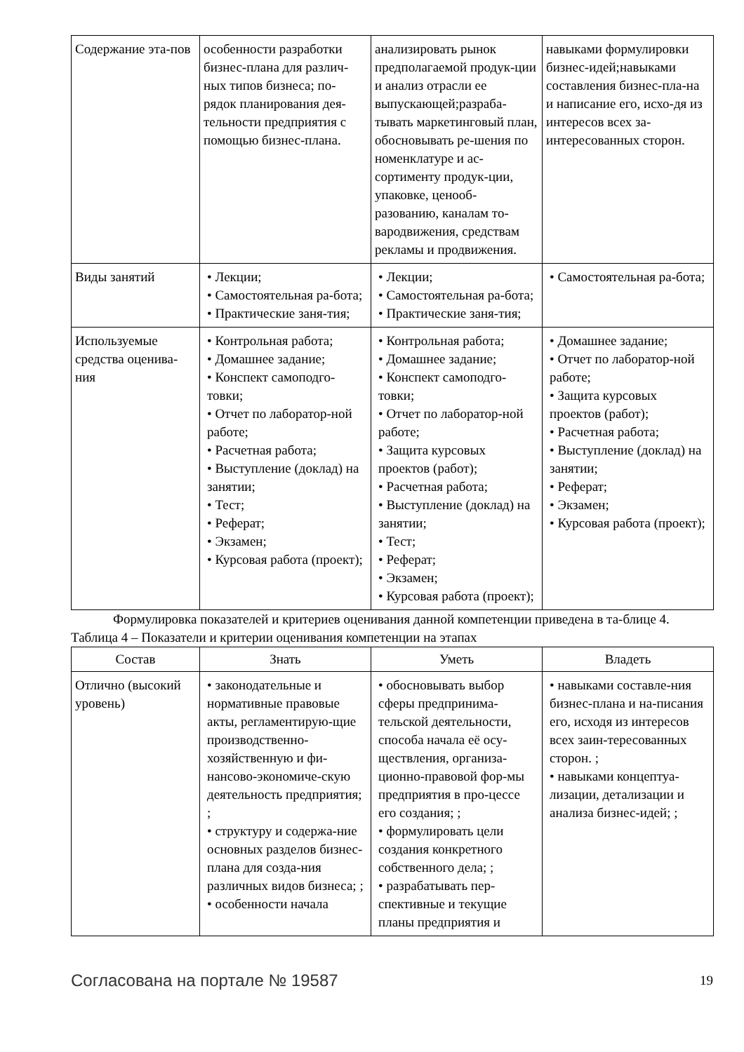| Содержание эта-пов | особенности разработки бизнес-плана для различ-ных типов бизнеса; по-рядок планирования дея-тельности предприятия с помощью бизнес-плана. | анализировать рынок предполагаемой продук-ции и анализ отрасли ее выпускающей;разраба-тывать маркетинговый план, обосновывать ре-шения по номенклатуре и ас-сортименту продук-ции, упаковке, ценооб-разованию, каналам то-вародвижения, средствам рекламы и продвижения. | навыками формулировки бизнес-идей;навыками составления бизнес-пла-на и написание его, исхо-дя из интересов всех за-интересованных сторон. |
| Виды занятий | • Лекции; • Самостоятельная ра-бота; • Практические заня-тия; | • Лекции; • Самостоятельная ра-бота; • Практические заня-тия; | • Самостоятельная ра-бота; |
| Используемые средства оценива-ния | • Контрольная работа; • Домашнее задание; • Конспект самоподго-товки; • Отчет по лаборатор-ной работе; • Расчетная работа; • Выступление (доклад) на занятии; • Тест; • Реферат; • Экзамен; • Курсовая работа (проект); | • Контрольная работа; • Домашнее задание; • Конспект самоподго-товки; • Отчет по лаборатор-ной работе; • Защита курсовых проектов (работ); • Расчетная работа; • Выступление (доклад) на занятии; • Тест; • Реферат; • Экзамен; • Курсовая работа (проект); | • Домашнее задание; • Отчет по лаборатор-ной работе; • Защита курсовых проектов (работ); • Расчетная работа; • Выступление (доклад) на занятии; • Реферат; • Экзамен; • Курсовая работа (проект); |
Формулировка показателей и критериев оценивания данной компетенции приведена в та-блице 4.
Таблица 4 – Показатели и критерии оценивания компетенции на этапах
| Состав | Знать | Уметь | Владеть |
| --- | --- | --- | --- |
| Отлично (высокий уровень) | • законодательные и нормативные правовые акты, регламентирую-щие производственно-хозяйственную и фи-нансово-экономиче-скую деятельность предприятия; ; • структуру и содержа-ние основных разделов бизнес-плана для созда-ния различных видов бизнеса; ; • особенности начала | • обосновывать выбор сферы предпринима-тельской деятельности, способа начала её осу-ществления, организа-ционно-правовой фор-мы предприятия в про-цессе его создания; ; • формулировать цели создания конкретного собственного дела; ; • разрабатывать пер-спективные и текущие планы предприятия и | • навыками составле-ния бизнес-плана и на-писания его, исходя из интересов всех заин-тересованных сторон. ; • навыками концептуа-лизации, детализации и анализа бизнес-идей; ; |
Согласована на портале № 19587 19